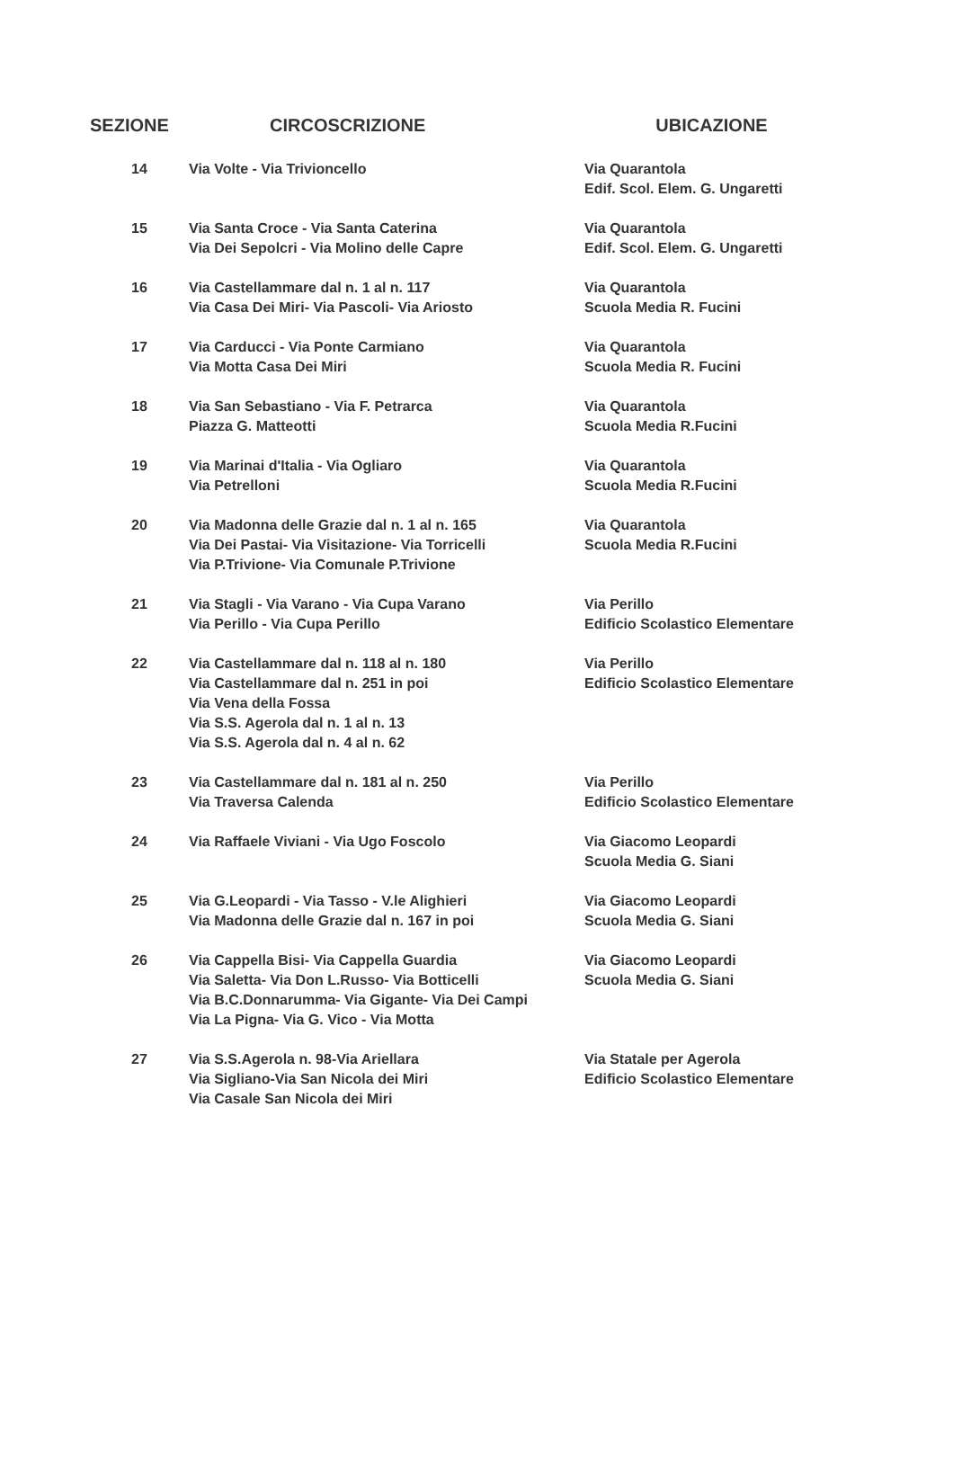| SEZIONE | CIRCOSCRIZIONE | UBICAZIONE |
| --- | --- | --- |
| 14 | Via Volte - Via Trivioncello | Via Quarantola Edif. Scol. Elem. G. Ungaretti |
| 15 | Via Santa Croce - Via Santa Caterina Via Dei Sepolcri - Via Molino delle Capre | Via Quarantola Edif. Scol. Elem. G. Ungaretti |
| 16 | Via Castellammare dal n. 1 al n. 117 Via Casa Dei Miri- Via Pascoli- Via Ariosto | Via Quarantola Scuola Media R. Fucini |
| 17 | Via Carducci - Via Ponte Carmiano Via Motta Casa Dei Miri | Via Quarantola Scuola Media R. Fucini |
| 18 | Via San Sebastiano - Via F. Petrarca Piazza G. Matteotti | Via Quarantola Scuola Media R.Fucini |
| 19 | Via Marinai d'Italia - Via Ogliaro Via Petrelloni | Via Quarantola Scuola Media R.Fucini |
| 20 | Via Madonna delle Grazie dal n. 1 al n. 165 Via Dei Pastai- Via Visitazione- Via Torricelli Via P.Trivione- Via Comunale P.Trivione | Via Quarantola Scuola Media R.Fucini |
| 21 | Via Stagli - Via Varano - Via Cupa Varano Via Perillo - Via Cupa Perillo | Via Perillo Edificio Scolastico Elementare |
| 22 | Via Castellammare dal n. 118 al n. 180 Via Castellammare dal n. 251 in poi Via Vena della Fossa Via S.S. Agerola dal n. 1 al n. 13 Via S.S. Agerola dal n. 4 al n. 62 | Via Perillo Edificio Scolastico Elementare |
| 23 | Via Castellammare dal n. 181 al n. 250 Via Traversa Calenda | Via Perillo Edificio Scolastico Elementare |
| 24 | Via Raffaele Viviani - Via Ugo Foscolo | Via Giacomo Leopardi Scuola Media G. Siani |
| 25 | Via G.Leopardi - Via Tasso - V.le Alighieri Via Madonna delle Grazie dal n. 167 in poi | Via Giacomo Leopardi Scuola Media G. Siani |
| 26 | Via Cappella Bisi- Via Cappella Guardia Via Saletta- Via Don L.Russo- Via Botticelli Via B.C.Donnarumma- Via Gigante- Via Dei Campi Via La Pigna- Via G. Vico - Via Motta | Via Giacomo Leopardi Scuola Media G. Siani |
| 27 | Via S.S.Agerola n. 98-Via Ariellara Via Sigliano-Via San Nicola dei Miri Via Casale San Nicola dei Miri | Via Statale per Agerola Edificio Scolastico Elementare |